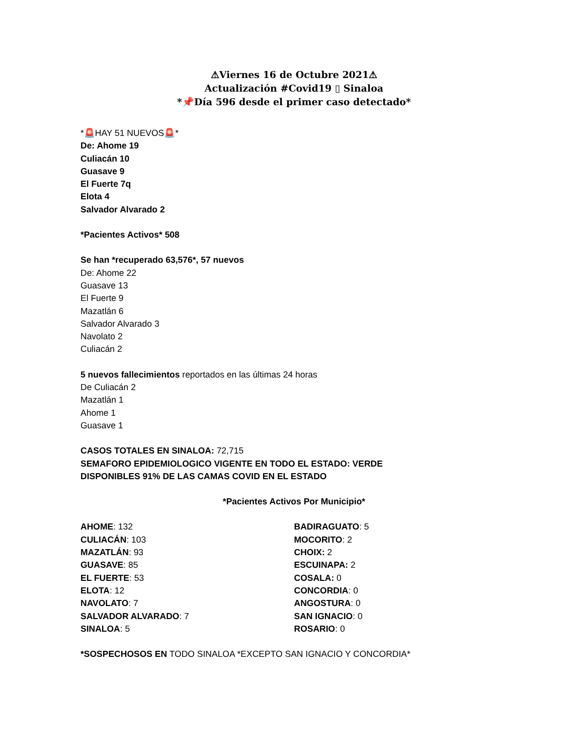⚠Viernes 16 de Octubre 2021⚠
Actualización #Covid19 ▯ Sinaloa
*📌Día 596 desde el primer caso detectado*
*🚨HAY 51 NUEVOS🚨*
De: Ahome 19
Culiacán 10
Guasave 9
El Fuerte 7q
Elota 4
Salvador Alvarado 2
*Pacientes Activos* 508
Se han *recuperado 63,576*, 57 nuevos
De: Ahome 22
Guasave 13
El Fuerte 9
Mazatlán 6
Salvador Alvarado 3
Navolato 2
Culiacán 2
5 nuevos fallecimientos reportados en las últimas 24 horas
De Culiacán 2
Mazatlán 1
Ahome 1
Guasave 1
CASOS TOTALES EN SINALOA: 72,715
SEMAFORO EPIDEMIOLOGICO VIGENTE EN TODO EL ESTADO: VERDE
DISPONIBLES 91% DE LAS CAMAS COVID EN EL ESTADO
*Pacientes Activos Por Municipio*
AHOME: 132
CULIACÁN: 103
MAZATLÁN: 93
GUASAVE: 85
EL FUERTE: 53
ELOTA: 12
NAVOLATO: 7
SALVADOR ALVARADO: 7
SINALOA: 5
BADIRAGUATO: 5
MOCORITO: 2
CHOIX: 2
ESCUINAPA: 2
COSALA: 0
CONCORDIA: 0
ANGOSTURA: 0
SAN IGNACIO: 0
ROSARIO: 0
*SOSPECHOSOS EN TODO SINALOA *EXCEPTO SAN IGNACIO Y CONCORDIA*